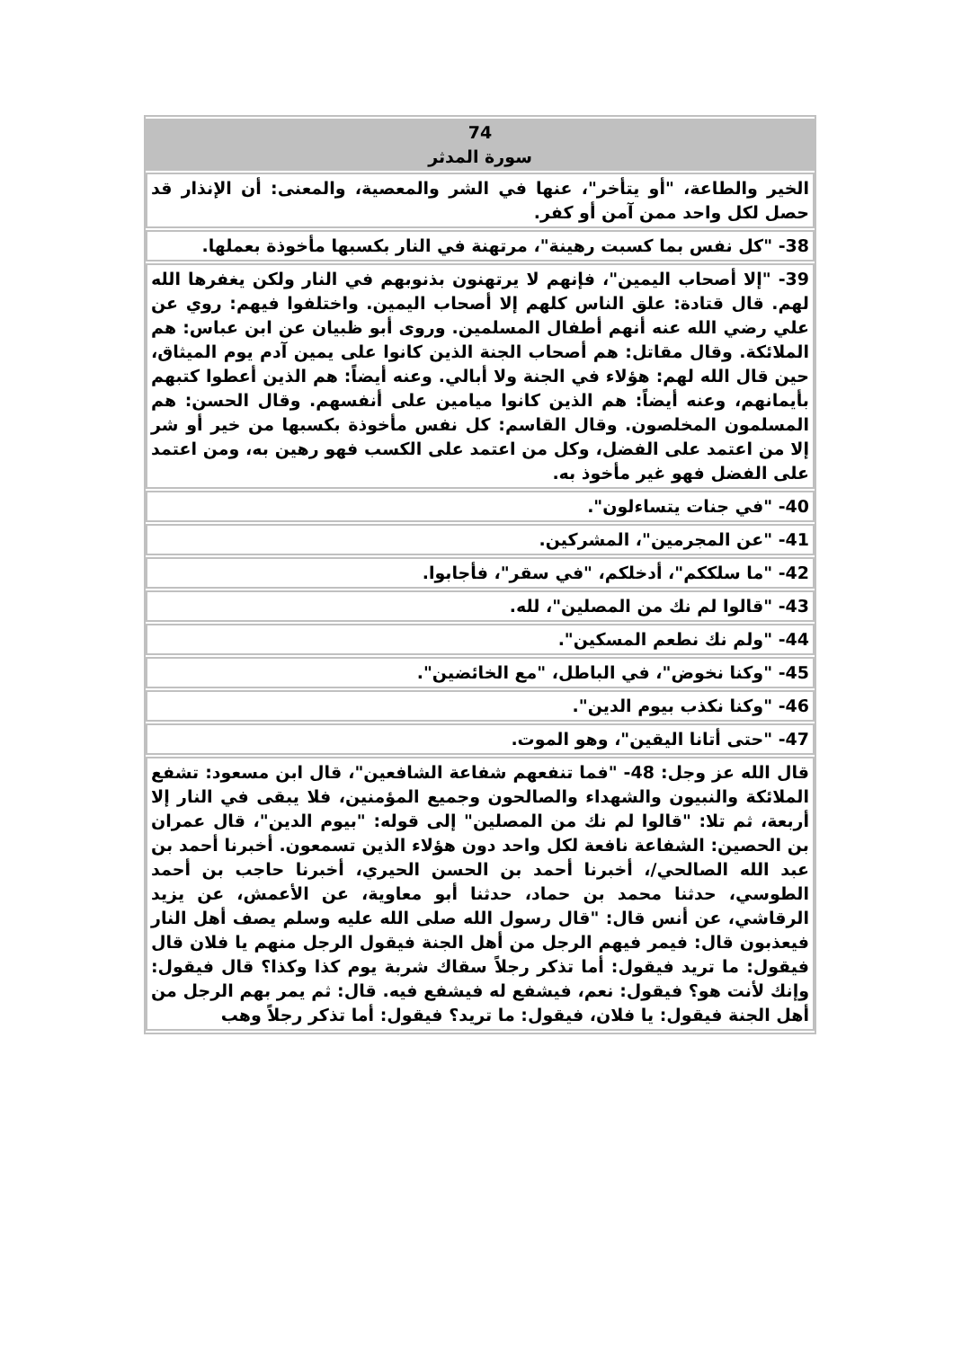| 74 سورة المدثر |
| --- |
| الخير والطاعة، "أو يتأخر"، عنها في الشر والمعصية، والمعنى: أن الإنذار قد حصل لكل واحد ممن آمن أو كفر. |
| 38- "كل نفس بما كسبت رهينة"، مرتهنة في النار بكسبها مأخوذة بعملها. |
| 39- "إلا أصحاب اليمين"، فإنهم لا يرتهنون بذنوبهم في النار ولكن يغفرها الله لهم. قال قتادة: علق الناس كلهم إلا أصحاب اليمين. واختلفوا فيهم: روي عن علي رضي الله عنه أنهم أطفال المسلمين. وروى أبو ظبيان عن ابن عباس: هم الملائكة. وقال مقاتل: هم أصحاب الجنة الذين كانوا على يمين آدم يوم الميثاق، حين قال الله لهم: هؤلاء في الجنة ولا أبالي. وعنه أيضاً: هم الذين أعطوا كتبهم بأيمانهم، وعنه أيضاً: هم الذين كانوا ميامين على أنفسهم. وقال الحسن: هم المسلمون المخلصون. وقال القاسم: كل نفس مأخوذة بكسبها من خير أو شر إلا من اعتمد على الفضل، وكل من اعتمد على الكسب فهو رهين به، ومن اعتمد على الفضل فهو غير مأخوذ به. |
| 40- "في جنات يتساءلون". |
| 41- "عن المجرمين"، المشركين. |
| 42- "ما سلككم"، أدخلكم، "في سقر"، فأجابوا. |
| 43- "قالوا لم نك من المصلين"، لله. |
| 44- "ولم نك نطعم المسكين". |
| 45- "وكنا نخوض"، في الباطل، "مع الخائضين". |
| 46- "وكنا نكذب بيوم الدين". |
| 47- "حتى أتانا اليقين"، وهو الموت. |
| قال الله عز وجل: 48- "فما تنفعهم شفاعة الشافعين"، قال ابن مسعود: تشفع الملائكة والنبيون والشهداء والصالحون وجميع المؤمنين، فلا يبقى في النار إلا أربعة، ثم تلا: "قالوا لم نك من المصلين" إلى قوله: "بيوم الدين"، قال عمران بن الحصين: الشفاعة نافعة لكل واحد دون هؤلاء الذين تسمعون. أخبرنا أحمد بن عبد الله الصالحي/، أخبرنا أحمد بن الحسن الحيري، أخبرنا حاجب بن أحمد الطوسي، حدثنا محمد بن حماد، حدثنا أبو معاوية، عن الأعمش، عن يزيد الرقاشي، عن أنس قال: "قال رسول الله صلى الله عليه وسلم يصف أهل النار فيعذبون قال: فيمر فيهم الرجل من أهل الجنة فيقول الرجل منهم يا فلان قال فيقول: ما تريد فيقول: أما تذكر رجلاً سقاك شربة يوم كذا وكذا؟ قال فيقول: وإنك لأنت هو؟ فيقول: نعم، فيشفع له فيشفع فيه. قال: ثم يمر بهم الرجل من أهل الجنة فيقول: يا فلان، فيقول: ما تريد؟ فيقول: أما تذكر رجلاً وهب |